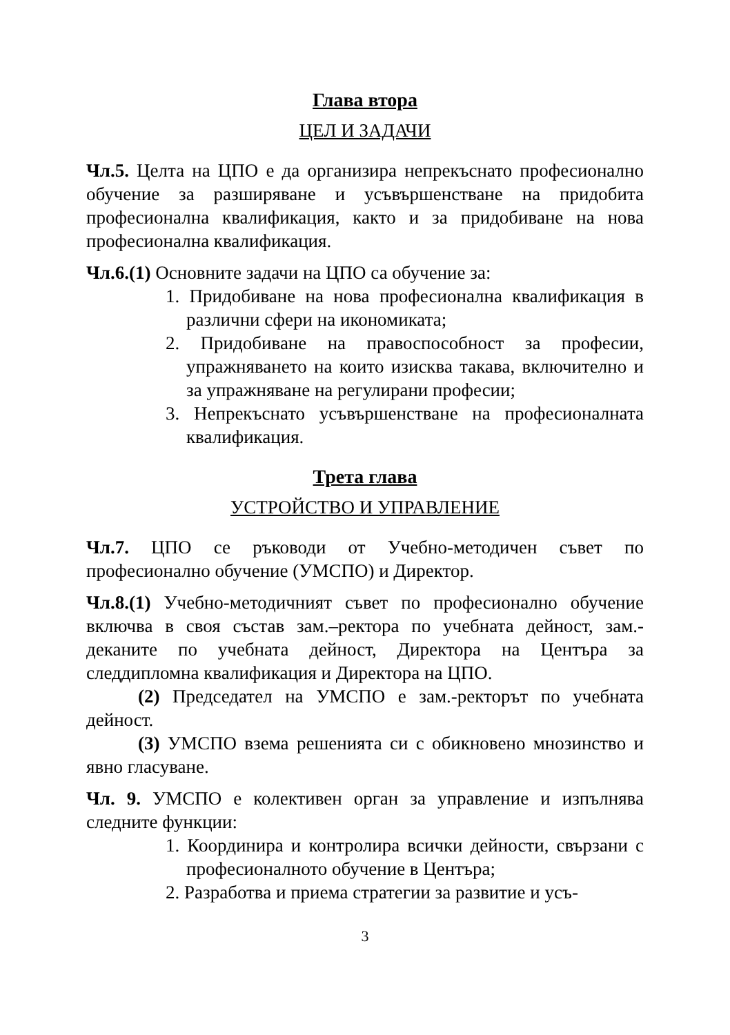Глава втора
ЦЕЛ И ЗАДАЧИ
Чл.5. Целта на ЦПО е да организира непрекъснато професионално обучение за разширяване и усъвършенстване на придобита професионална квалификация, както и за придобиване на нова професионална квалификация.
Чл.6.(1) Основните задачи на ЦПО са обучение за:
1. Придобиване на нова професионална квалификация в различни сфери на икономиката;
2. Придобиване на правоспособност за професии, упражняването на които изисква такава, включително и за упражняване на регулирани професии;
3. Непрекъснато усъвършенстване на професионалната квалификация.
Трета глава
УСТРОЙСТВО И УПРАВЛЕНИЕ
Чл.7. ЦПО се ръководи от Учебно-методичен съвет по професионално обучение (УМСПО) и Директор.
Чл.8.(1) Учебно-методичният съвет по професионално обучение включва в своя състав зам.–ректора по учебната дейност, зам.-деканите по учебната дейност, Директора на Центъра за следдипломна квалификация и Директора на ЦПО.
(2) Председател на УМСПО е зам.-ректорът по учебната дейност.
(3) УМСПО взема решенията си с обикновено мнозинство и явно гласуване.
Чл. 9. УМСПО е колективен орган за управление и изпълнява следните функции:
1. Координира и контролира всички дейности, свързани с професионалното обучение в Центъра;
2. Разработва и приема стратегии за развитие и усъ-
3